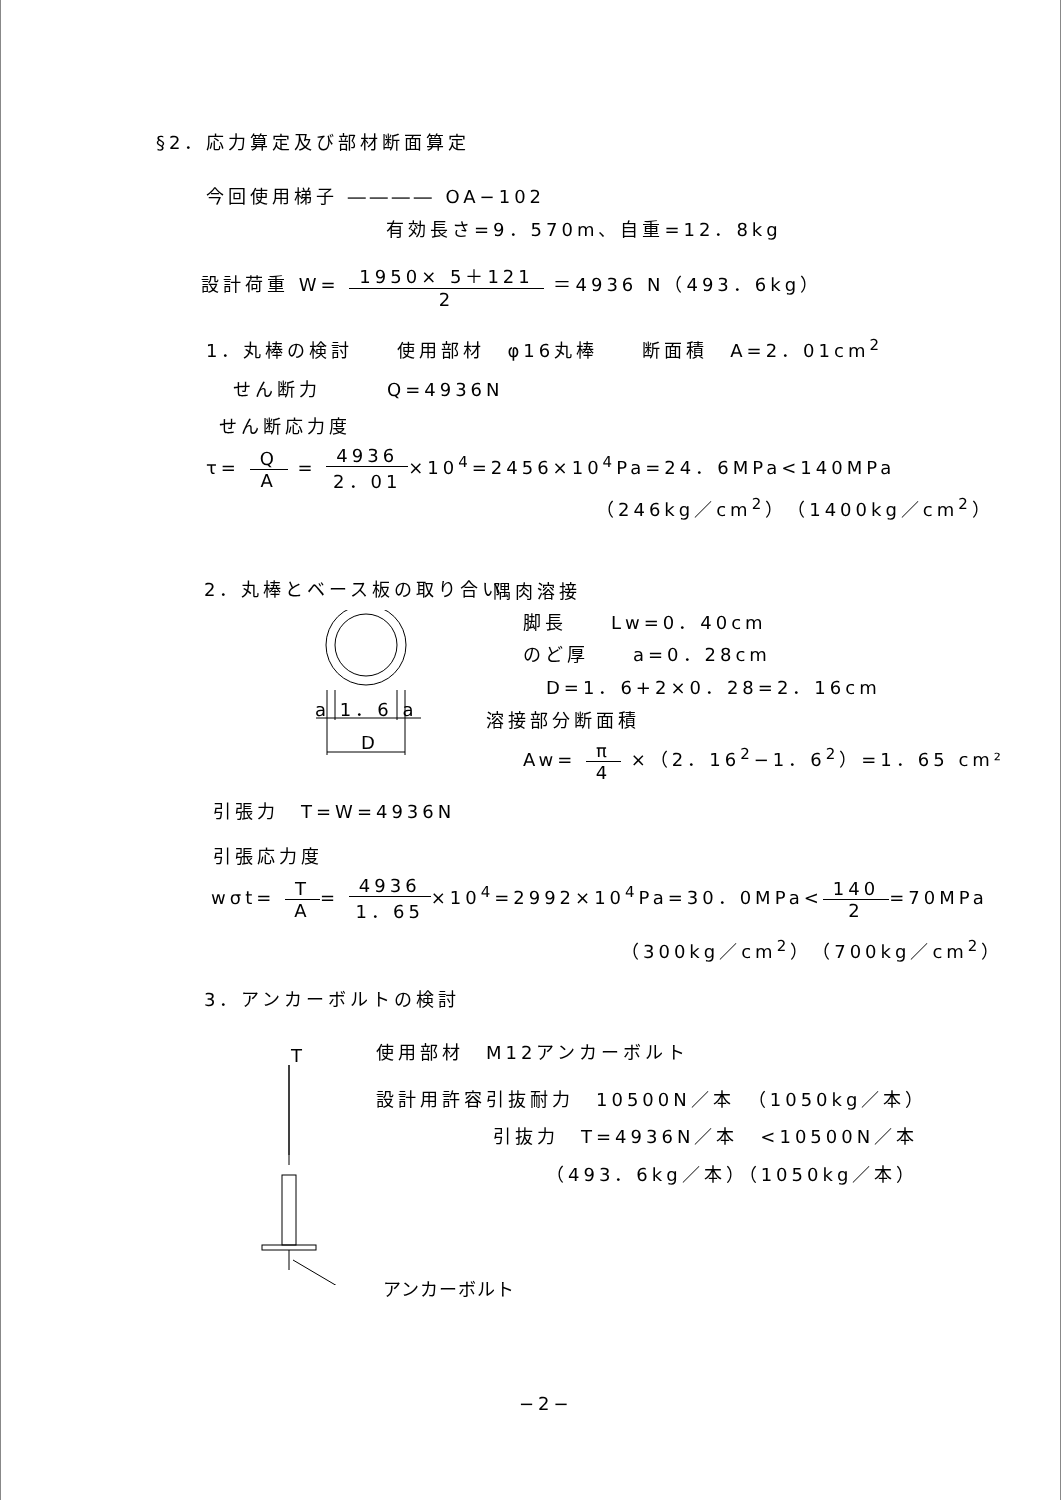§2．応力算定及び部材断面算定
今回使用梯子 ―――― OA−102
有効長さ=9．570m、自重=12．8kg
設計荷重 W= 1950× 5＋121 2 ＝4936 N（493．6kg）
1．丸棒の検討　　使用部材　φ16丸棒　　断面積　A=2．01cm<sup>2</sup>
せん断力　　　Q=4936N
せん断応力度
τ= Q A = 4936 2．01×10<sup>4</sup>=2456×10<sup>4</sup>Pa=24．6MPa<140MPa
（246kg／cm<sup>2</sup>）（1400kg／cm<sup>2</sup>）
2．丸棒とベース板の取り合い 隅肉溶接
脚長　　Lw=0．40cm
のど厚　　a=0．28cm
D=1．6+2×0．28=2．16cm
溶接部分断面積
Aw= π 4 ×（2．16<sup>2</sup>−1．6<sup>2</sup>）=1．65 cm²
a 1．6 a
D
引張力　T=W=4936N
引張応力度
wσt= T A= 4936 1．65×10<sup>4</sup>=2992×10<sup>4</sup>Pa=30．0MPa<140 2=70MPa
（300kg／cm<sup>2</sup>）（700kg／cm<sup>2</sup>）
3．アンカーボルトの検討
T 使用部材　M12アンカーボルト
設計用許容引抜耐力　10500N／本　（1050kg／本）
引抜力　T=4936N／本　<10500N／本
（493．6kg／本）（1050kg／本）
アンカーボルト
−2−